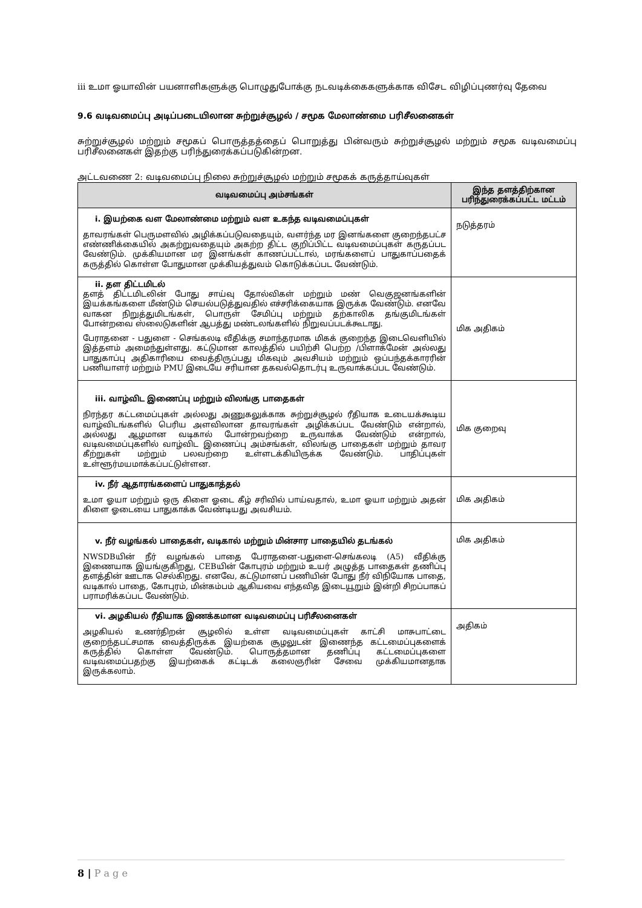iii உமா ஓயாவின் பயனாளிகளுக்கு பொழுதுபோக்கு நடவடிக்கைகளுக்காக விசேட விழிப்புணர்வு தேவை
9.6 வடிவமைப்பு அடிப்படையிலான சுற்றுச்சூழல் / சமூக மேலாண்மை பரிசீலனைகள்
சுற்றுச்சூழல் மற்றும் சமூகப் பொருத்தத்தைப் பொறுத்து பின்வரும் சுற்றுச்சூழல் மற்றும் சமூக வடிவமைப்பு பரிசீலனைகள் இதற்கு பரிந்துரைக்கப்படுகின்றன.
அட்டவணை 2: வடிவமைப்பு நிலை சுற்றுச்சூழல் மற்றும் சமூகக் கருத்தாய்வுகள்
| வடிவமைப்பு அம்சங்கள் | இந்த தளத்திற்கான பரிந்துரைக்கப்பட்ட மட்டம் |
| --- | --- |
| i. இயற்கை வள மேலாண்மை மற்றும் வள உகந்த வடிவமைப்புகள் தாவரங்கள் பெருமளவில் அழிக்கப்படுவதையும், வளர்ந்த மர இனங்களை குறைந்தபட்ச எண்ணிக்கையில் அகற்றுவதையும் அகற்ற திட்ட குறிப்பிட்ட வடிவமைப்புகள் கருதப்பட வேண்டும். முக்கியமான மர இனங்கள் காணப்பட்டால், மரங்களைப் பாதுகாப்பதைக் கருத்தில் கொள்ள போதுமான முக்கியத்துவம் கொடுக்கப்பட வேண்டும். | நடுத்தரம் |
| ii. தள திட்டமிடல் தளத் திட்டமிடலின் போது சாய்வு தோல்விகள் மற்றும் மண் வெகுஜனங்களின் இயக்கங்களை மீண்டும் செயல்படுத்துவதில் எச்சரிக்கையாக இருக்க வேண்டும். எனவே வாகன நிறுத்துமிடங்கள், பொருள் சேமிப்பு மற்றும் தற்காலிக தங்குமிடங்கள் போன்றவை ஸ்லைடுகளின் ஆபத்து மண்டலங்களில் நிறுவப்படக்கூடாது. பேராதனை - பதுளை - செங்கலடி வீதிக்கு சமாந்தரமாக மிகக் குறைந்த இடைவெளியில் இத்தளம் அமைந்துள்ளது. கட்டுமான காலத்தில் பயிற்சி பெற்ற /பிளாக்மேன் அல்லது பாதுகாப்பு அதிகாரியை வைத்திருப்பது மிகவும் அவசியம் மற்றும் ஒப்பந்தக்காரரின் பணியாளர் மற்றும் PMU இடையே சரியான தகவல்தொடர்பு உருவாக்கப்பட வேண்டும். | மிக அதிகம் |
| iii. வாழ்விட இணைப்பு மற்றும் விலங்கு பாதைகள் நிரந்தர கட்டமைப்புகள் அல்லது அணுகலுக்காக சுற்றுச்சூழல் ரீதியாக உடையக்கூடிய வாழ்விடங்களில் பெரிய அளவிலான தாவரங்கள் அழிக்கப்பட வேண்டும் என்றால், அல்லது ஆழமான வடிகால் போன்றவற்றை உருவாக்க வேண்டும் என்றால், வடிவமைப்புகளில் வாழ்விட இணைப்பு அம்சங்கள், விலங்கு பாதைகள் மற்றும் தாவர கீற்றுகள் மற்றும் பலவற்றை உள்ளடக்கியிருக்க வேண்டும். பாதிப்புகள் உள்ளூர்மயமாக்கப்பட்டுள்ளன. | மிக குறைவு |
| iv. நீர் ஆதாரங்களைப் பாதுகாத்தல் உமா ஓயா மற்றும் ஒரு கிளை ஓடை கீழ் சரிவில் பாய்வதால், உமா ஓயா மற்றும் அதன் கிளை ஓடையை பாதுகாக்க வேண்டியது அவசியம். | மிக அதிகம் |
| v. நீர் வழங்கல் பாதைகள், வடிகால் மற்றும் மின்சார பாதையில் தடங்கல் NWSDBயின் நீர் வழங்கல் பாதை பேராதனை-பதுளை-செங்கலடி (A5) வீதிக்கு இணையாக இயங்குகிறது, CEBயின் கோபுரம் மற்றும் உயர் அழுத்த பாதைகள் தணிப்பு தளத்தின் ஊடாக செல்கிறது. எனவே, கட்டுமானப் பணியின் போது நீர் விநியோக பாதை, வடிகால் பாதை, கோபுரம், மின்கம்பம் ஆகியவை எந்தவித இடையூறும் இன்றி சிறப்பாகப் பராமரிக்கப்பட வேண்டும். | மிக அதிகம் |
| vi. அழகியல் ரீதியாக இணக்கமான வடிவமைப்பு பரிசீலனைகள் அழகியல் உணர்திறன் சூழலில் உள்ள வடிவமைப்புகள் காட்சி மாசுபாட்டை குறைந்தபட்சமாக வைத்திருக்க இயற்கை சூழலுடன் இணைந்த கட்டமைப்புகளைக் கருத்தில் கொள்ள வேண்டும். பொருத்தமான தணிப்பு கட்டமைப்புகளை வடிவமைப்பதற்கு இயற்கைக் கட்டிடக் கலைஞரின் சேவை முக்கியமானதாக இருக்கலாம். | அதிகம் |
8 | P a g e